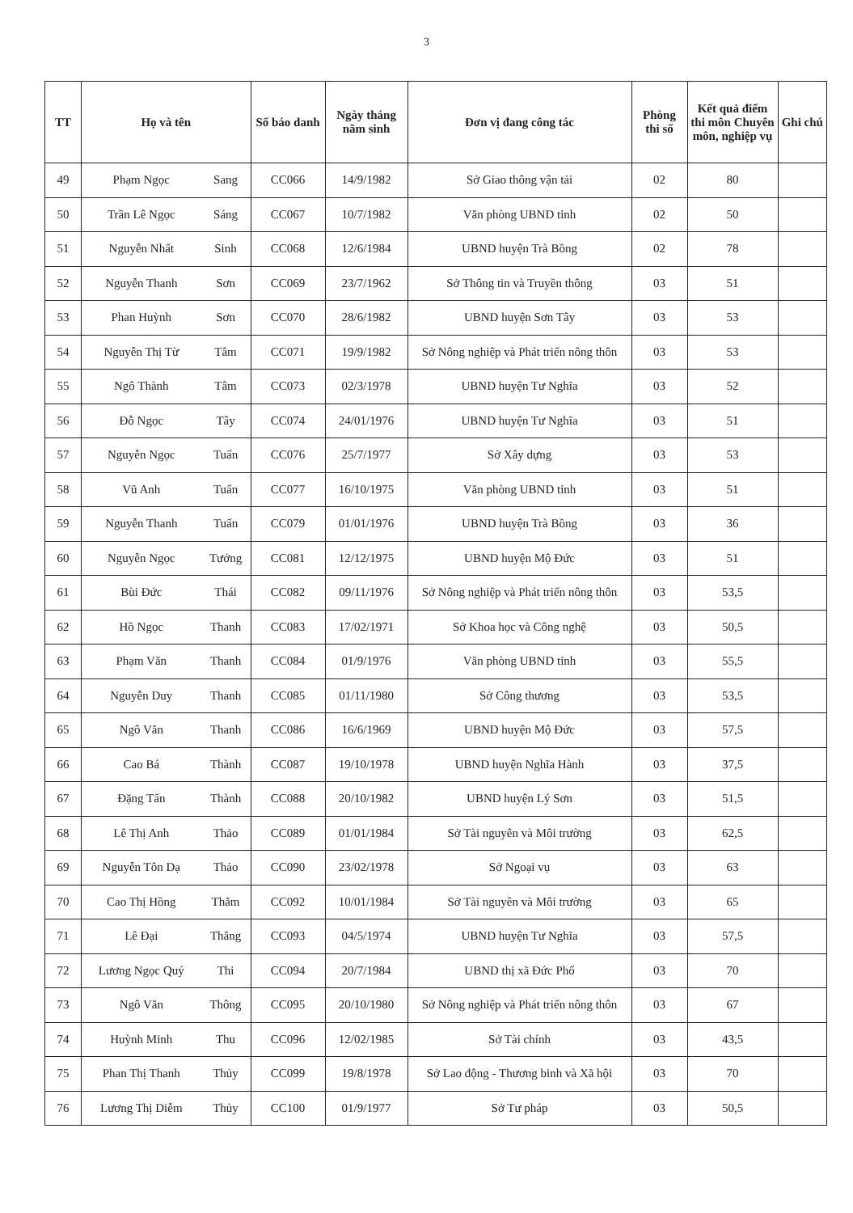3
| TT | Họ và tên | | Số báo danh | Ngày tháng năm sinh | Đơn vị đang công tác | Phòng thi số | Kết quả điểm thi môn Chuyên môn, nghiệp vụ | Ghi chú |
| --- | --- | --- | --- | --- | --- | --- | --- | --- |
| 49 | Phạm Ngọc | Sang | CC066 | 14/9/1982 | Sở Giao thông vận tải | 02 | 80 | |
| 50 | Trần Lê Ngọc | Sáng | CC067 | 10/7/1982 | Văn phòng UBND tỉnh | 02 | 50 | |
| 51 | Nguyễn Nhất | Sinh | CC068 | 12/6/1984 | UBND huyện Trà Bồng | 02 | 78 | |
| 52 | Nguyễn Thanh | Sơn | CC069 | 23/7/1962 | Sở Thông tin và Truyền thông | 03 | 51 | |
| 53 | Phan Huỳnh | Sơn | CC070 | 28/6/1982 | UBND huyện Sơn Tây | 03 | 53 | |
| 54 | Nguyễn Thị Từ | Tâm | CC071 | 19/9/1982 | Sở Nông nghiệp và Phát triển nông thôn | 03 | 53 | |
| 55 | Ngô Thành | Tâm | CC073 | 02/3/1978 | UBND huyện Tư Nghĩa | 03 | 52 | |
| 56 | Đỗ Ngọc | Tây | CC074 | 24/01/1976 | UBND huyện Tư Nghĩa | 03 | 51 | |
| 57 | Nguyễn Ngọc | Tuấn | CC076 | 25/7/1977 | Sở Xây dựng | 03 | 53 | |
| 58 | Vũ Anh | Tuấn | CC077 | 16/10/1975 | Văn phòng UBND tỉnh | 03 | 51 | |
| 59 | Nguyễn Thanh | Tuấn | CC079 | 01/01/1976 | UBND huyện Trà Bồng | 03 | 36 | |
| 60 | Nguyễn Ngọc | Tưởng | CC081 | 12/12/1975 | UBND huyện Mộ Đức | 03 | 51 | |
| 61 | Bùi Đức | Thái | CC082 | 09/11/1976 | Sở Nông nghiệp và Phát triển nông thôn | 03 | 53,5 | |
| 62 | Hồ Ngọc | Thanh | CC083 | 17/02/1971 | Sở Khoa học và Công nghệ | 03 | 50,5 | |
| 63 | Phạm Văn | Thanh | CC084 | 01/9/1976 | Văn phòng UBND tỉnh | 03 | 55,5 | |
| 64 | Nguyễn Duy | Thanh | CC085 | 01/11/1980 | Sở Công thương | 03 | 53,5 | |
| 65 | Ngô Văn | Thanh | CC086 | 16/6/1969 | UBND huyện Mộ Đức | 03 | 57,5 | |
| 66 | Cao Bá | Thành | CC087 | 19/10/1978 | UBND huyện Nghĩa Hành | 03 | 37,5 | |
| 67 | Đặng Tấn | Thành | CC088 | 20/10/1982 | UBND huyện Lý Sơn | 03 | 51,5 | |
| 68 | Lê Thị Anh | Thảo | CC089 | 01/01/1984 | Sở Tài nguyên và Môi trường | 03 | 62,5 | |
| 69 | Nguyễn Tôn Dạ | Thảo | CC090 | 23/02/1978 | Sở Ngoại vụ | 03 | 63 | |
| 70 | Cao Thị Hồng | Thắm | CC092 | 10/01/1984 | Sở Tài nguyên và Môi trường | 03 | 65 | |
| 71 | Lê Đại | Thắng | CC093 | 04/5/1974 | UBND huyện Tư Nghĩa | 03 | 57,5 | |
| 72 | Lương Ngọc Quý | Thi | CC094 | 20/7/1984 | UBND thị xã Đức Phổ | 03 | 70 | |
| 73 | Ngô Văn | Thông | CC095 | 20/10/1980 | Sở Nông nghiệp và Phát triển nông thôn | 03 | 67 | |
| 74 | Huỳnh Minh | Thu | CC096 | 12/02/1985 | Sở Tài chính | 03 | 43,5 | |
| 75 | Phan Thị Thanh | Thủy | CC099 | 19/8/1978 | Sở Lao động - Thương binh và Xã hội | 03 | 70 | |
| 76 | Lương Thị Diễm | Thủy | CC100 | 01/9/1977 | Sở Tư pháp | 03 | 50,5 | |